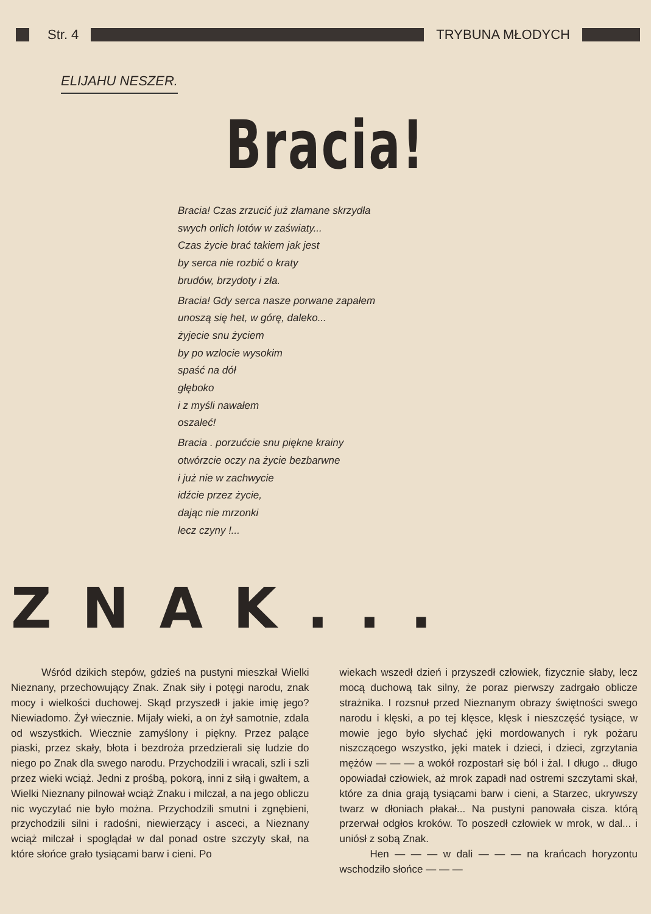Str. 4 TRYBUNA MŁODYCH
ELIJAHU NESZER.
Bracia!
Bracia! Czas zrzucić już złamane skrzydła
swych orlich lotów w zaświaty...
Czas życie brać takiem jak jest
by serca nie rozbić o kraty
brudów, brzydoty i zła.
Bracia! Gdy serca nasze porwane zapałem
unoszą się het, w górę, daleko...
żyjecie snu życiem
by po wzlocie wysokim
spaść na dół
głęboko
i z myśli nawałem
oszaleć!
Bracia . porzućcie snu piękne krainy
otwórzcie oczy na życie bezbarwne
i już nie w zachwycie
idźcie przez życie,
dając nie mrzonki
lecz czyny !...
ZNAK...
Wśród dzikich stepów, gdzieś na pustyni mieszkał Wielki Nieznany, przechowujący Znak. Znak siły i potęgi narodu, znak mocy i wielkości duchowej. Skąd przyszedł i jakie imię jego? Niewiadomo. Żył wiecznie. Mijały wieki, a on żył samotnie, zdala od wszystkich. Wiecznie zamyślony i piękny. Przez palące piaski, przez skały, błota i bezdroża przedzierali się ludzie do niego po Znak dla swego narodu. Przychodzili i wracali, szli i szli przez wieki wciąż. Jedni z prośbą, pokorą, inni z siłą i gwałtem, a Wielki Nieznany pilnował wciąż Znaku i milczał, a na jego obliczu nic wyczytać nie było można. Przychodzili smutni i zgnębieni, przychodzili silni i radośni, niewierzący i asceci, a Nieznany wciąż milczał i spoglądał w dal ponad ostre szczyty skał, na które słońce grało tysiącami barw i cieni. Po
wiekach wszedł dzień i przyszedł człowiek, fizycznie słaby, lecz mocą duchową tak silny, że poraz pierwszy zadrgało oblicze strażnika. I rozsnuł przed Nieznanym obrazy świętności swego narodu i klęski, a po tej klęsce, klęsk i nieszczęść tysiące, w mowie jego było słychać jęki mordowanych i ryk pożaru niszczącego wszystko, jęki matek i dzieci, i dzieci, zgrzytania mężów — — — a wokół rozpostarł się ból i żal. I długo .. długo opowiadał człowiek, aż mrok zapadł nad ostremi szczytami skał, które za dnia grają tysiącami barw i cieni, a Starzec, ukrywszy twarz w dłoniach płakał... Na pustyni panowała cisza. którą przerwał odgłos kroków. To poszedł człowiek w mrok, w dal... i uniósł z sobą Znak.
Hen — — — w dali — — — na krańcach horyzontu wschodziło słońce — — —